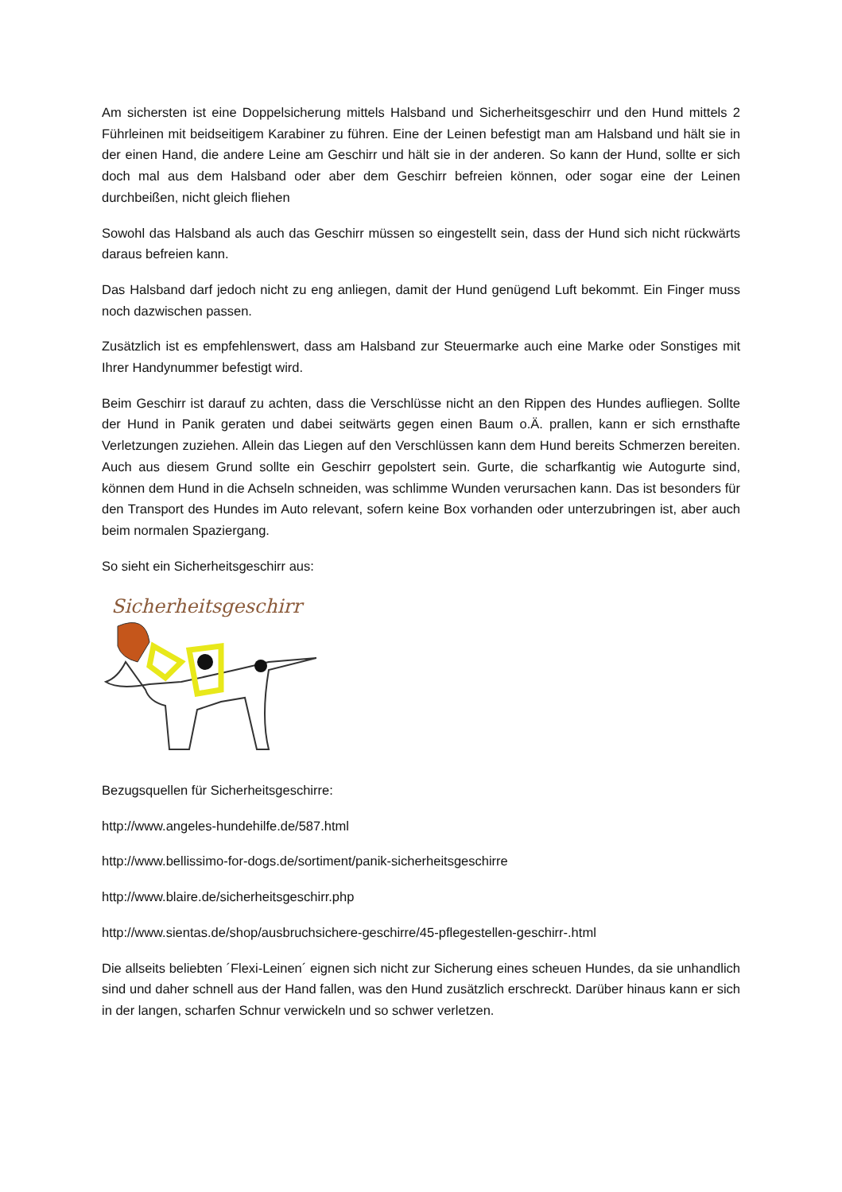Am sichersten ist eine Doppelsicherung mittels Halsband und Sicherheitsgeschirr und den Hund mittels 2 Führleinen mit beidseitigem Karabiner zu führen. Eine der Leinen befestigt man am Halsband und hält sie in der einen Hand, die andere Leine am Geschirr und hält sie in der anderen. So kann der Hund, sollte er sich doch mal aus dem Halsband oder aber dem Geschirr befreien können, oder sogar eine der Leinen durchbeißen, nicht gleich fliehen
Sowohl das Halsband als auch das Geschirr müssen so eingestellt sein, dass der Hund sich nicht rückwärts daraus befreien kann.
Das Halsband darf jedoch nicht zu eng anliegen, damit der Hund genügend Luft bekommt. Ein Finger muss noch dazwischen passen.
Zusätzlich ist es empfehlenswert, dass am Halsband zur Steuermarke auch eine Marke oder Sonstiges mit Ihrer Handynummer befestigt wird.
Beim Geschirr ist darauf zu achten, dass die Verschlüsse nicht an den Rippen des Hundes aufliegen. Sollte der Hund in Panik geraten und dabei seitwärts gegen einen Baum o.Ä. prallen, kann er sich ernsthafte Verletzungen zuziehen. Allein das Liegen auf den Verschlüssen kann dem Hund bereits Schmerzen bereiten. Auch aus diesem Grund sollte ein Geschirr gepolstert sein. Gurte, die scharfkantig wie Autogurte sind, können dem Hund in die Achseln schneiden, was schlimme Wunden verursachen kann. Das ist besonders für den Transport des Hundes im Auto relevant, sofern keine Box vorhanden oder unterzubringen ist, aber auch beim normalen Spaziergang.
So sieht ein Sicherheitsgeschirr aus:
Sicherheitsgeschirr
Bezugsquellen für Sicherheitsgeschirre:
http://www.angeles-hundehilfe.de/587.html
http://www.bellissimo-for-dogs.de/sortiment/panik-sicherheitsgeschirre
http://www.blaire.de/sicherheitsgeschirr.php
http://www.sientas.de/shop/ausbruchsichere-geschirre/45-pflegestellen-geschirr-.html
Die allseits beliebten ´Flexi-Leinen´ eignen sich nicht zur Sicherung eines scheuen Hundes, da sie unhandlich sind und daher schnell aus der Hand fallen, was den Hund zusätzlich erschreckt. Darüber hinaus kann er sich in der langen, scharfen Schnur verwickeln und so schwer verletzen.